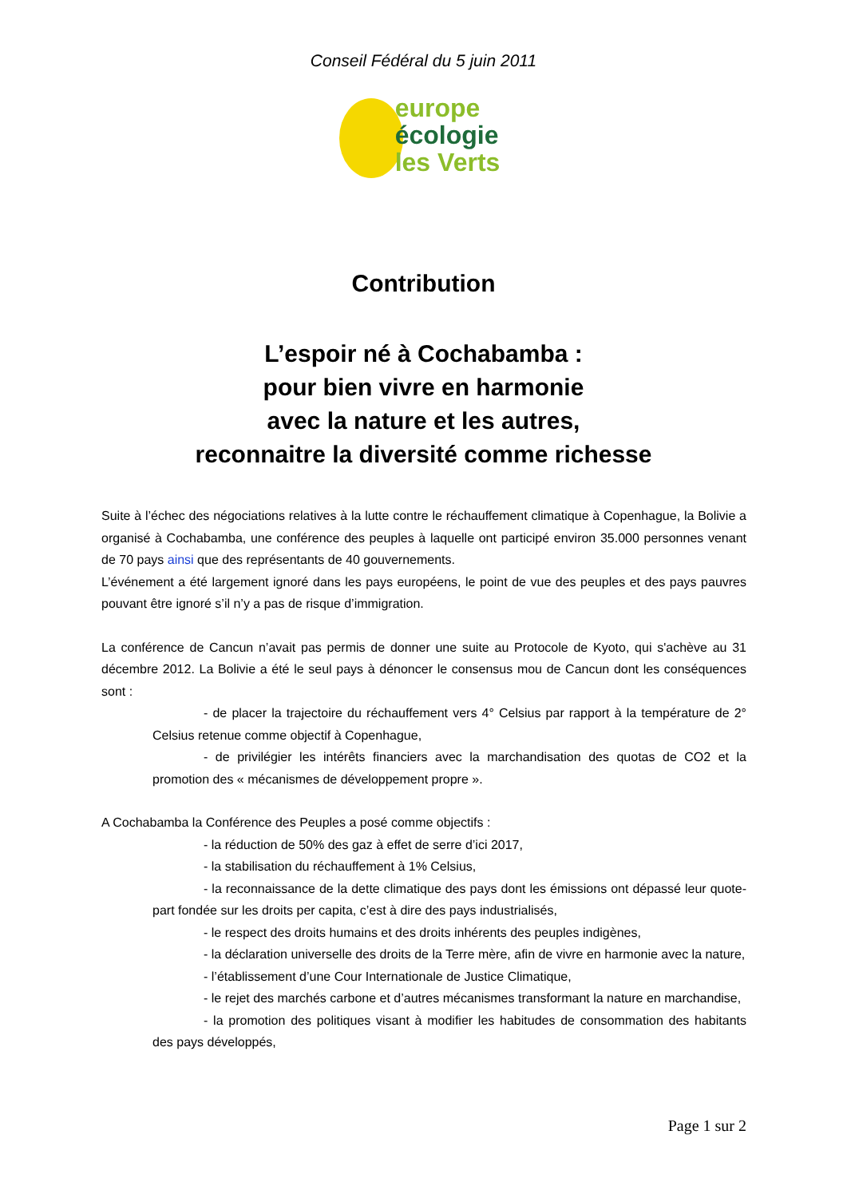Conseil Fédéral du 5 juin 2011
europe
écologie
les Verts
Contribution
L’espoir né à Cochabamba :
pour bien vivre en harmonie
avec la nature et les autres,
reconnaitre la diversité comme richesse
Suite à l’échec des négociations relatives à la lutte contre le réchauffement climatique à Copenhague, la Bolivie a organisé à Cochabamba, une conférence des peuples à laquelle ont participé environ 35.000 personnes venant de 70 pays ainsi que des représentants de 40 gouvernements.
L’événement a été largement ignoré dans les pays européens, le point de vue des peuples et des pays pauvres pouvant être ignoré s’il n’y a pas de risque d’immigration.
La conférence de Cancun n’avait pas permis de donner une suite au Protocole de Kyoto, qui s'achève au 31 décembre 2012. La Bolivie a été le seul pays à dénoncer le consensus mou de Cancun dont les conséquences sont :
- de placer la trajectoire du réchauffement vers 4° Celsius par rapport à la température de 2° Celsius retenue comme objectif à Copenhague,
- de privilégier les intérêts financiers avec la marchandisation des quotas de CO2 et la promotion des « mécanismes de développement propre ».
A Cochabamba la Conférence des Peuples a posé comme objectifs :
- la réduction de 50% des gaz à effet de serre d’ici 2017,
- la stabilisation du réchauffement à 1% Celsius,
- la reconnaissance de la dette climatique des pays dont les émissions ont dépassé leur quote-part fondée sur les droits per capita, c’est à dire des pays industrialisés,
- le respect des droits humains et des droits inhérents des peuples indigènes,
- la déclaration universelle des droits de la Terre mère, afin de vivre en harmonie avec la nature,
- l’établissement d’une Cour Internationale de Justice Climatique,
- le rejet des marchés carbone et d’autres mécanismes transformant la nature en marchandise,
- la promotion des politiques visant à modifier les habitudes de consommation des habitants des pays développés,
Page 1 sur 2